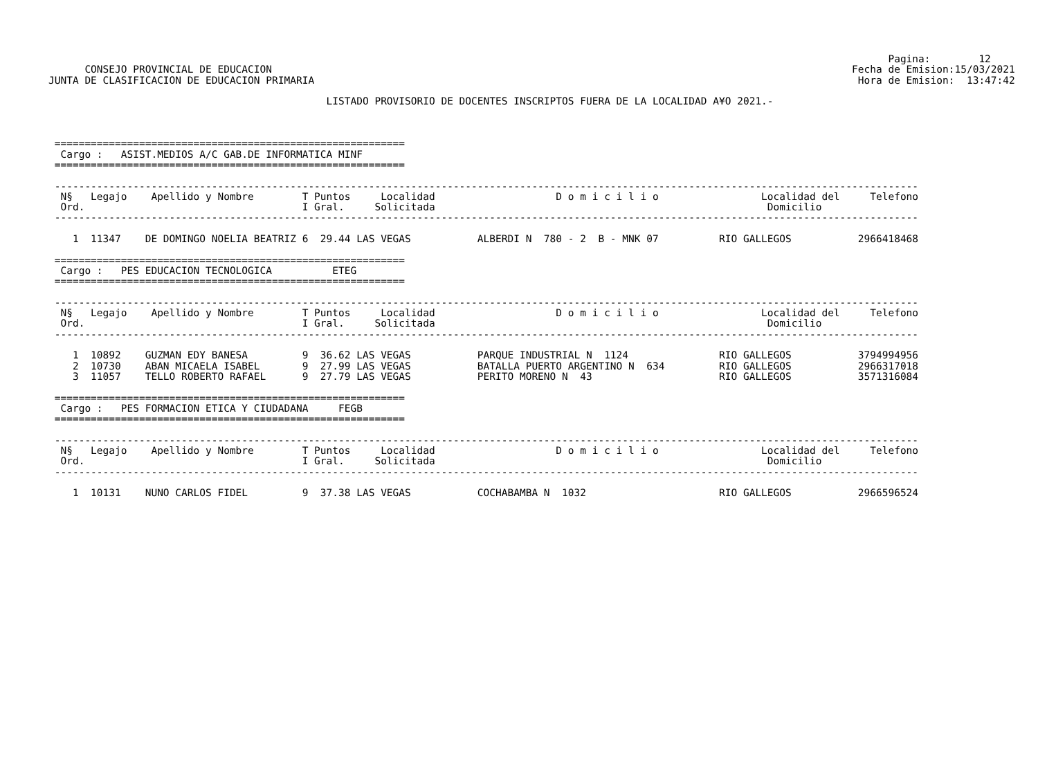Pagina:        12
      CONSEJO PROVINCIAL DE EDUCACION                                                                                                Fecha de Emision:15/03/2021
JUNTA DE CLASIFICACION DE EDUCACION PRIMARIA                                                                                          Hora de Emision:  13:47:42

                                              LISTADO PROVISORIO DE DOCENTES INSCRIPTOS FUERA DE LA LOCALIDAD A¥O 2021.-



 ==========================================================
  Cargo :   ASIST.MEDIOS A/C GAB.DE INFORMATICA MINF
 ==========================================================

 -----------------------------------------------------------------------------------------------------------------------------------------------
  N§   Legajo    Apellido y Nombre        T Puntos     Localidad                    D o m i c i l i o                 Localidad del     Telefono
  Ord.                                    I Gral.     Solicitada                                                       Domicilio
 -----------------------------------------------------------------------------------------------------------------------------------------------

    1  11347    DE DOMINGO NOELIA BEATRIZ 6  29.44 LAS VEGAS           ALBERDI N  780 - 2  B - MNK 07          RIO GALLEGOS           2966418468

 ==========================================================
  Cargo :   PES EDUCACION TECNOLOGICA          ETEG
 ==========================================================

 -----------------------------------------------------------------------------------------------------------------------------------------------
  N§   Legajo    Apellido y Nombre        T Puntos     Localidad                    D o m i c i l i o                 Localidad del     Telefono
  Ord.                                    I Gral.     Solicitada                                                       Domicilio
 -----------------------------------------------------------------------------------------------------------------------------------------------

    1  10892    GUZMAN EDY BANESA         9  36.62 LAS VEGAS           PARQUE INDUSTRIAL N  1124               RIO GALLEGOS           3794994956
    2  10730    ABAN MICAELA ISABEL       9  27.99 LAS VEGAS           BATALLA PUERTO ARGENTINO N  634         RIO GALLEGOS           2966317018
    3  11057    TELLO ROBERTO RAFAEL      9  27.79 LAS VEGAS           PERITO MORENO N  43                     RIO GALLEGOS           3571316084

 ==========================================================
  Cargo :   PES FORMACION ETICA Y CIUDADANA     FEGB
 ==========================================================

 -----------------------------------------------------------------------------------------------------------------------------------------------
  N§   Legajo    Apellido y Nombre        T Puntos     Localidad                    D o m i c i l i o                 Localidad del     Telefono
  Ord.                                    I Gral.     Solicitada                                                       Domicilio
 -----------------------------------------------------------------------------------------------------------------------------------------------

    1  10131    NUNO CARLOS FIDEL         9  37.38 LAS VEGAS           COCHABAMBA N  1032                      RIO GALLEGOS           2966596524